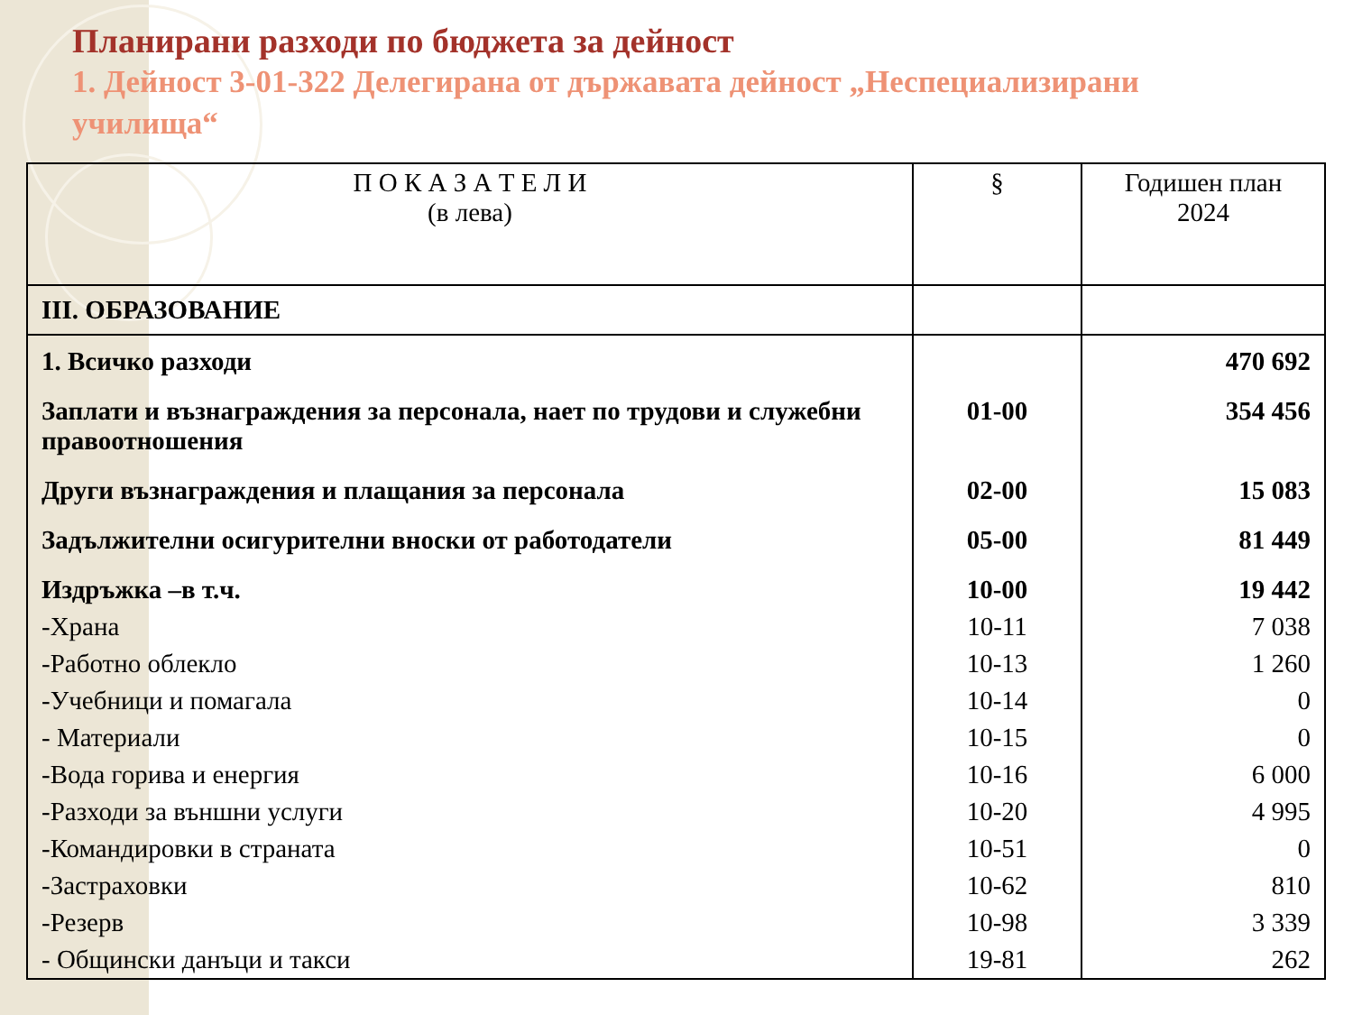Планирани разходи по бюджета за дейност
1. Дейност 3-01-322 Делегирана от държавата дейност „Неспециализирани училища“
| П О К А З А Т Е Л И (в лева) | § | Годишен план 2024 |
| --- | --- | --- |
| III. ОБРАЗОВАНИЕ | | |
| 1. Всичко разходи | | 470 692 |
| Заплати и възнаграждения за персонала, нает по трудови и служебни правоотношения | 01-00 | 354 456 |
| Други възнаграждения и плащания за персонала | 02-00 | 15 083 |
| Задължителни осигурителни вноски от работодатели | 05-00 | 81 449 |
| Издръжка –в т.ч. | 10-00 | 19 442 |
| -Храна | 10-11 | 7 038 |
| -Работно облекло | 10-13 | 1 260 |
| -Учебници и помагала | 10-14 | 0 |
| - Материали | 10-15 | 0 |
| -Вода горива и енергия | 10-16 | 6 000 |
| -Разходи за външни услуги | 10-20 | 4 995 |
| -Командировки в страната | 10-51 | 0 |
| -Застраховки | 10-62 | 810 |
| -Резерв | 10-98 | 3 339 |
| - Общински данъци и такси | 19-81 | 262 |